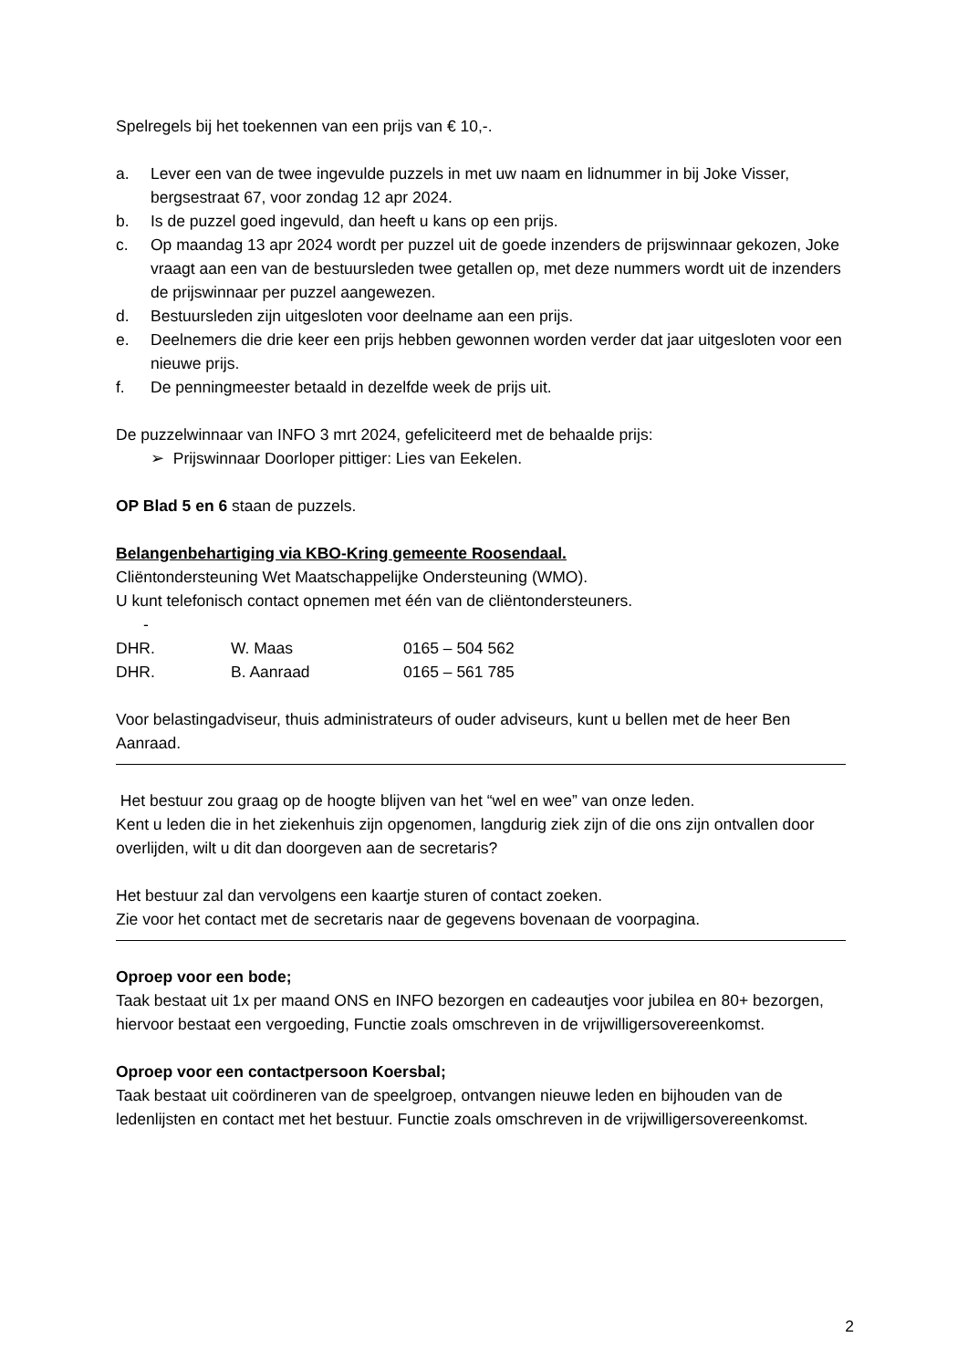Spelregels bij het toekennen van een prijs van € 10,-.
a. Lever een van de twee ingevulde puzzels in met uw naam en lidnummer in bij Joke Visser, bergsestraat 67, voor zondag 12 apr 2024.
b. Is de puzzel goed ingevuld, dan heeft u kans op een prijs.
c. Op maandag 13 apr 2024 wordt per puzzel uit de goede inzenders de prijswinnaar gekozen, Joke vraagt aan een van de bestuursleden twee getallen op, met deze nummers wordt uit de inzenders de prijswinnaar per puzzel aangewezen.
d. Bestuursleden zijn uitgesloten voor deelname aan een prijs.
e. Deelnemers die drie keer een prijs hebben gewonnen worden verder dat jaar uitgesloten voor een nieuwe prijs.
f. De penningmeester betaald in dezelfde week de prijs uit.
De puzzelwinnaar van INFO 3 mrt 2024, gefeliciteerd met de behaalde prijs:
➢ Prijswinnaar Doorloper pittiger: Lies van Eekelen.
OP Blad 5 en 6 staan de puzzels.
Belangenbehartiging via KBO-Kring gemeente Roosendaal.
Cliëntondersteuning Wet Maatschappelijke Ondersteuning (WMO).
U kunt telefonisch contact opnemen met één van de cliëntondersteuners.
-
| DHR. | W. Maas | 0165 – 504 562 |
| DHR. | B. Aanraad | 0165 – 561 785 |
Voor belastingadviseur, thuis administrateurs of ouder adviseurs, kunt u bellen met de heer Ben Aanraad.
Het bestuur zou graag op de hoogte blijven van het “wel en wee” van onze leden.
Kent u leden die in het ziekenhuis zijn opgenomen, langdurig ziek zijn of die ons zijn ontvallen door overlijden, wilt u dit dan doorgeven aan de secretaris?
Het bestuur zal dan vervolgens een kaartje sturen of contact zoeken.
Zie voor het contact met de secretaris naar de gegevens bovenaan de voorpagina.
Oproep voor een bode;
Taak bestaat uit 1x per maand ONS en INFO bezorgen en cadeautjes voor jubilea en 80+ bezorgen, hiervoor bestaat een vergoeding, Functie zoals omschreven in de vrijwilligersovereenkomst.
Oproep voor een contactpersoon Koersbal;
Taak bestaat uit coördineren van de speelgroep, ontvangen nieuwe leden en bijhouden van de ledenlijsten en contact met het bestuur. Functie zoals omschreven in de vrijwilligersovereenkomst.
2